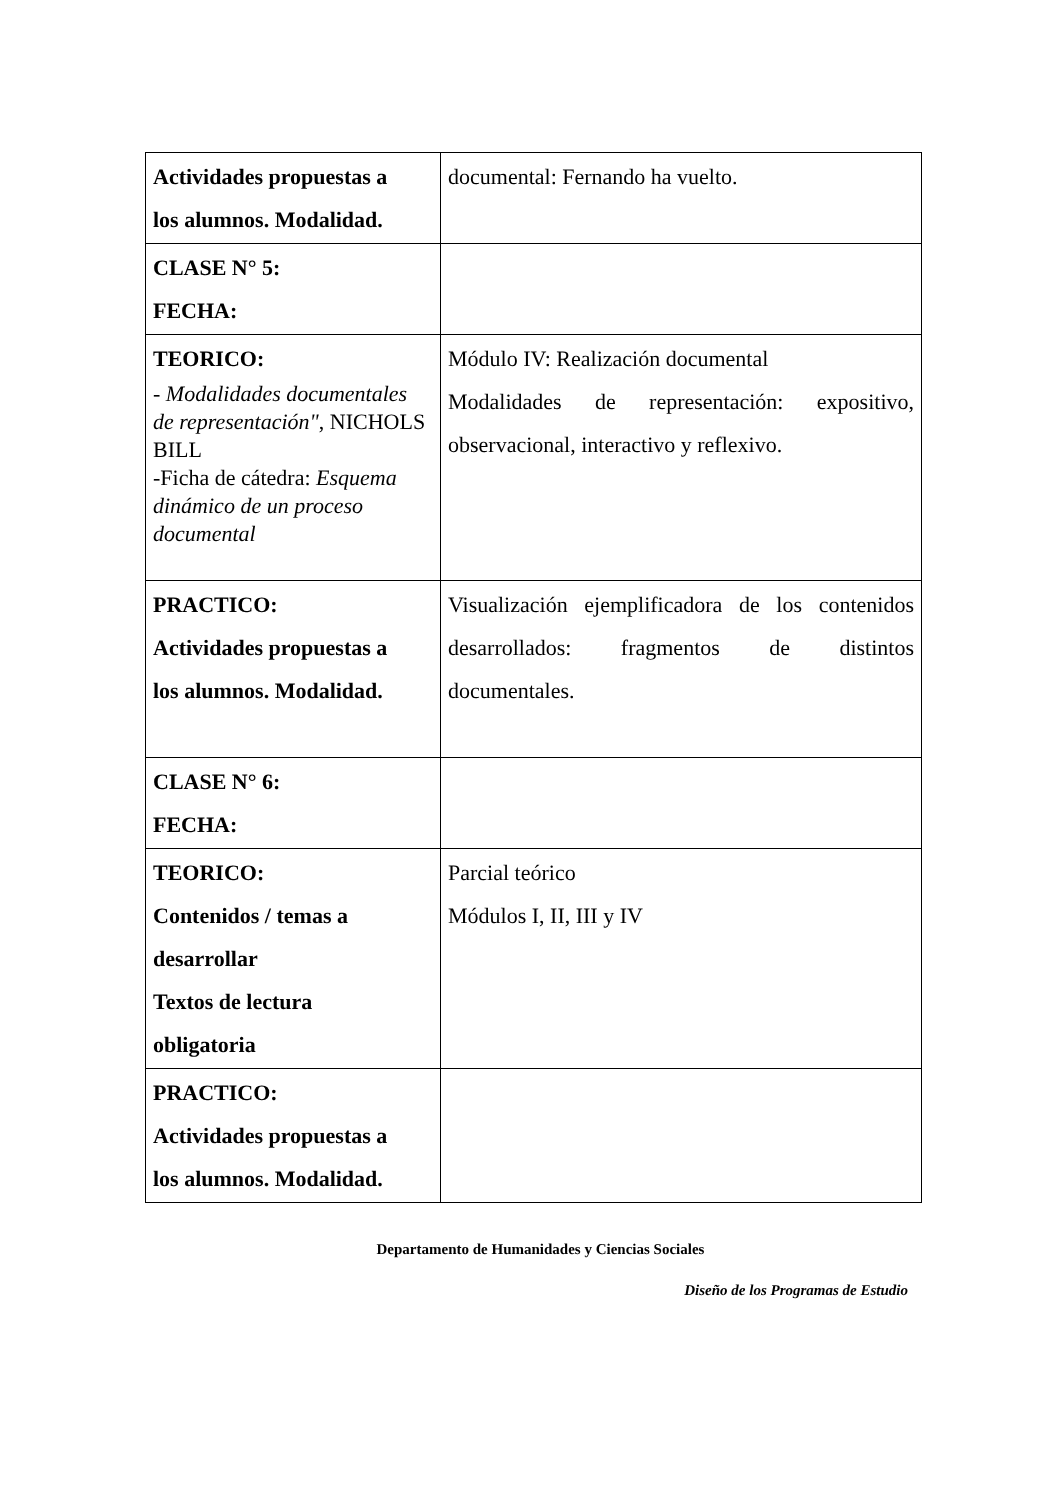| Actividades propuestas a los alumnos. Modalidad. | documental: Fernando ha vuelto. |
| CLASE N° 5: FECHA: | |
| TEORICO: - Modalidades documentales de representación" , NICHOLS BILL -Ficha de cátedra: Esquema dinámico de un proceso documental | Módulo IV: Realización documental Modalidades de representación: expositivo, observacional, interactivo y reflexivo. |
| PRACTICO: Actividades propuestas a los alumnos. Modalidad. | Visualización ejemplificadora de los contenidos desarrollados: fragmentos de distintos documentales. |
| CLASE N° 6: FECHA: | |
| TEORICO: Contenidos / temas a desarrollar Textos de lectura obligatoria | Parcial teórico Módulos I, II, III y IV |
| PRACTICO: Actividades propuestas a los alumnos. Modalidad. | |
Departamento de Humanidades y Ciencias Sociales
Diseño de los Programas de Estudio